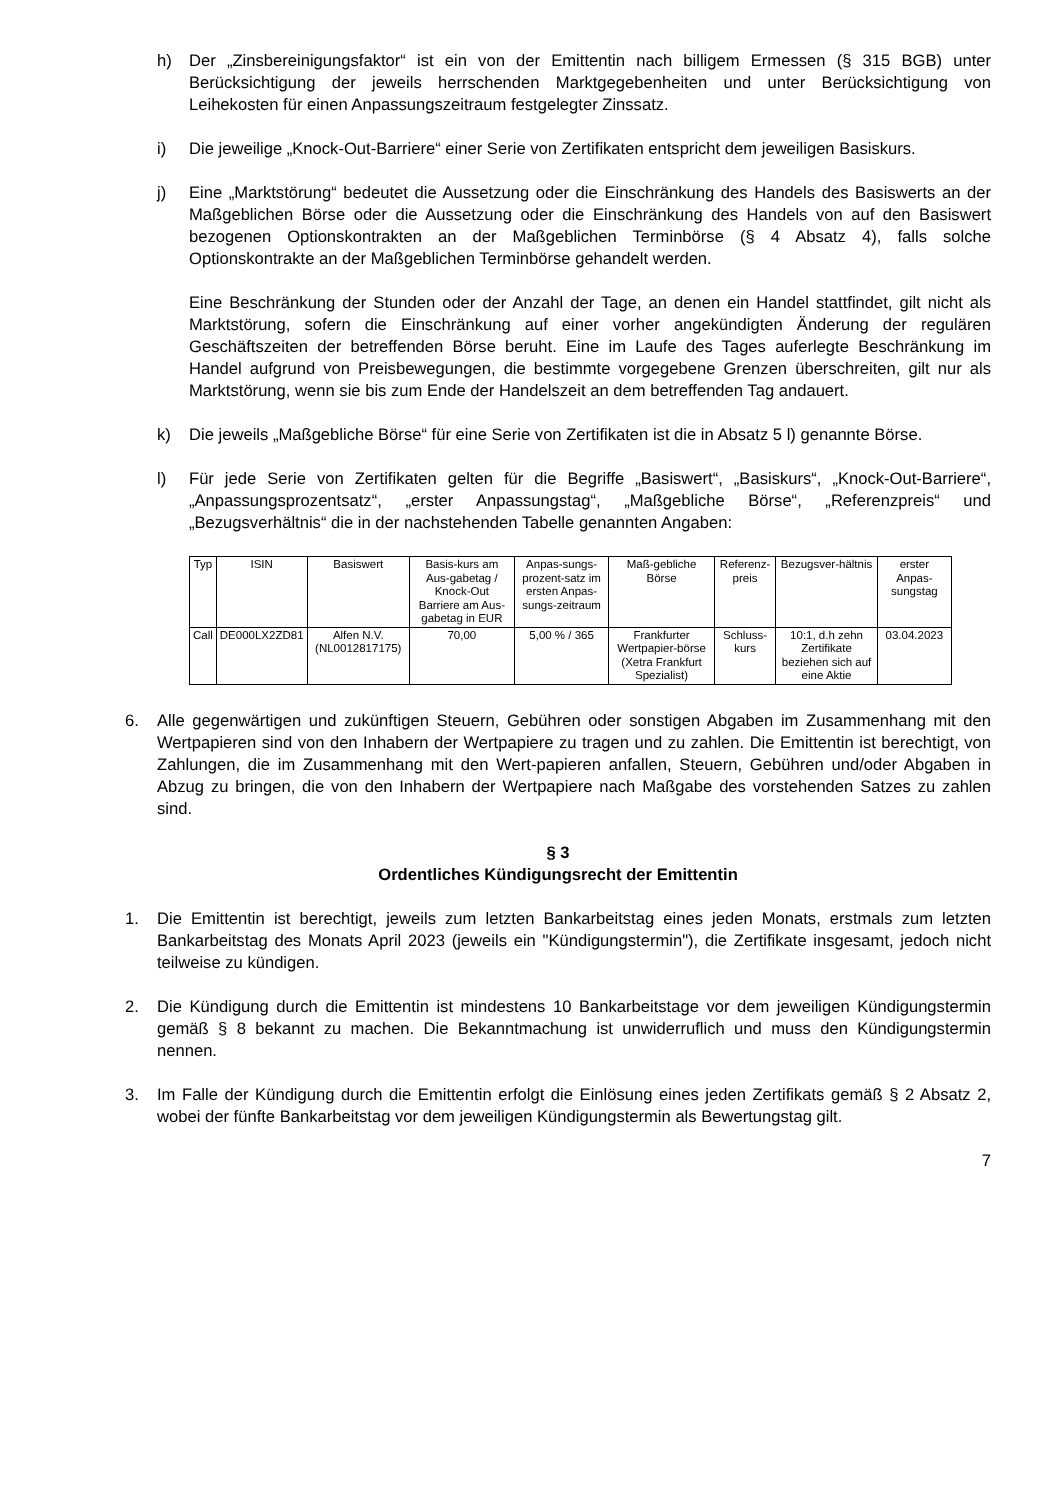h) Der „Zinsbereinigungsfaktor“ ist ein von der Emittentin nach billigem Ermessen (§ 315 BGB) unter Berücksichtigung der jeweils herrschenden Marktgegebenheiten und unter Berücksichtigung von Leihekosten für einen Anpassungszeitraum festgelegter Zinssatz.
i) Die jeweilige „Knock-Out-Barriere“ einer Serie von Zertifikaten entspricht dem jeweiligen Basiskurs.
j) Eine „Marktstörung“ bedeutet die Aussetzung oder die Einschränkung des Handels des Basiswerts an der Maßgeblichen Börse oder die Aussetzung oder die Einschränkung des Handels von auf den Basiswert bezogenen Optionskontrakten an der Maßgeblichen Terminbörse (§ 4 Absatz 4), falls solche Optionskontrakte an der Maßgeblichen Terminbörse gehandelt werden.
Eine Beschränkung der Stunden oder der Anzahl der Tage, an denen ein Handel stattfindet, gilt nicht als Marktstörung, sofern die Einschränkung auf einer vorher angekündigten Änderung der regulären Geschäftszeiten der betreffenden Börse beruht. Eine im Laufe des Tages auferlegte Beschränkung im Handel aufgrund von Preisbewegungen, die bestimmte vorgegebene Grenzen überschreiten, gilt nur als Marktstörung, wenn sie bis zum Ende der Handelszeit an dem betreffenden Tag andauert.
k) Die jeweils „Maßgebliche Börse“ für eine Serie von Zertifikaten ist die in Absatz 5 l) genannte Börse.
l) Für jede Serie von Zertifikaten gelten für die Begriffe „Basiswert“, „Basiskurs“, „Knock-Out-Barriere“, „Anpassungsprozentsatz“, „erster Anpassungstag“, „Maßgebliche Börse“, „Referenzpreis“ und „Bezugsverhältnis“ die in der nachstehenden Tabelle genannten Angaben:
| Typ | ISIN | Basiswert | Basis-kurs am Aus-gabetag / Knock-Out Barriere am Aus-gabetag in EUR | Anpas-sungs-prozent-satz im ersten Anpas-sungs-zeitraum | Maß-gebliche Börse | Referenz-preis | Bezugsver-hältnis | erster Anpas-sungstag |
| Call | DE000LX2ZD81 | Alfen N.V. (NL0012817175) | 70,00 | 5,00 % / 365 | Frankfurter Wertpapier-börse (Xetra Frankfurt Spezialist) | Schluss-kurs | 10:1, d.h zehn Zertifikate beziehen sich auf eine Aktie | 03.04.2023 |
6. Alle gegenwärtigen und zukünftigen Steuern, Gebühren oder sonstigen Abgaben im Zusammenhang mit den Wertpapieren sind von den Inhabern der Wertpapiere zu tragen und zu zahlen. Die Emittentin ist berechtigt, von Zahlungen, die im Zusammenhang mit den Wert-papieren anfallen, Steuern, Gebühren und/oder Abgaben in Abzug zu bringen, die von den Inhabern der Wertpapiere nach Maßgabe des vorstehenden Satzes zu zahlen sind.
§ 3
Ordentliches Kündigungsrecht der Emittentin
1. Die Emittentin ist berechtigt, jeweils zum letzten Bankarbeitstag eines jeden Monats, erstmals zum letzten Bankarbeitstag des Monats April 2023 (jeweils ein "Kündigungstermin"), die Zertifikate insgesamt, jedoch nicht teilweise zu kündigen.
2. Die Kündigung durch die Emittentin ist mindestens 10 Bankarbeitstage vor dem jeweiligen Kündigungstermin gemäß § 8 bekannt zu machen. Die Bekanntmachung ist unwiderruflich und muss den Kündigungstermin nennen.
3. Im Falle der Kündigung durch die Emittentin erfolgt die Einlösung eines jeden Zertifikats gemäß § 2 Absatz 2, wobei der fünfte Bankarbeitstag vor dem jeweiligen Kündigungstermin als Bewertungstag gilt.
7